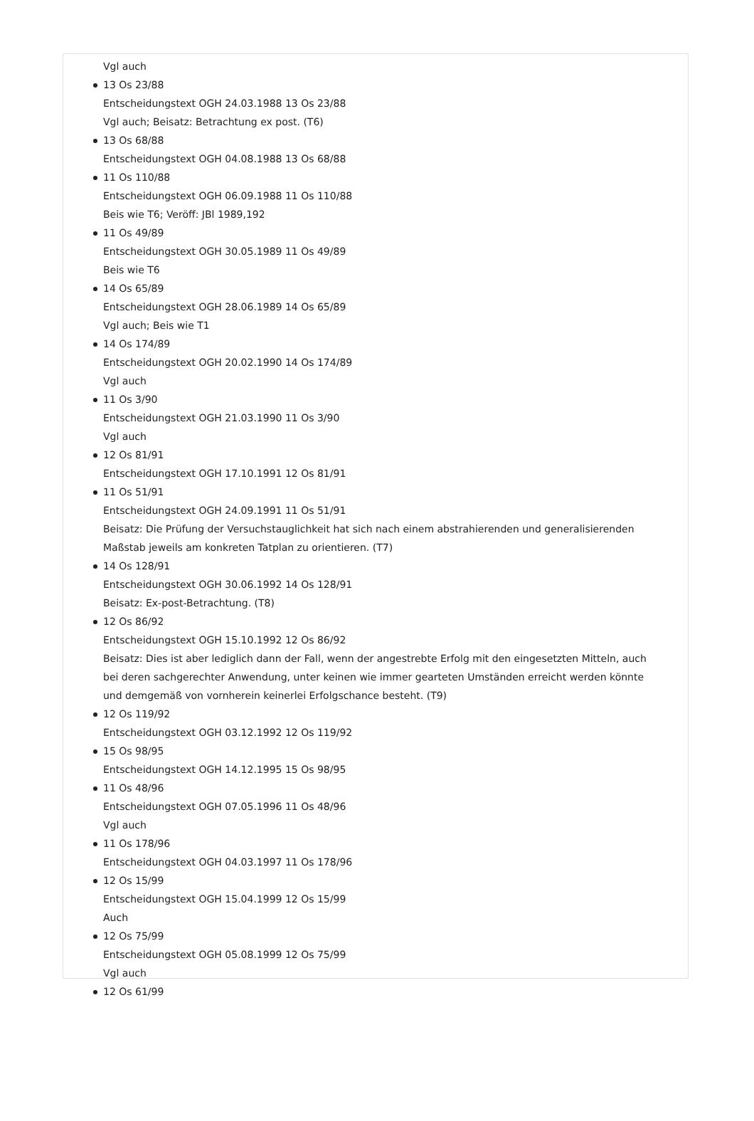Vgl auch
13 Os 23/88
Entscheidungstext OGH 24.03.1988 13 Os 23/88
Vgl auch; Beisatz: Betrachtung ex post. (T6)
13 Os 68/88
Entscheidungstext OGH 04.08.1988 13 Os 68/88
11 Os 110/88
Entscheidungstext OGH 06.09.1988 11 Os 110/88
Beis wie T6; Veröff: JBl 1989,192
11 Os 49/89
Entscheidungstext OGH 30.05.1989 11 Os 49/89
Beis wie T6
14 Os 65/89
Entscheidungstext OGH 28.06.1989 14 Os 65/89
Vgl auch; Beis wie T1
14 Os 174/89
Entscheidungstext OGH 20.02.1990 14 Os 174/89
Vgl auch
11 Os 3/90
Entscheidungstext OGH 21.03.1990 11 Os 3/90
Vgl auch
12 Os 81/91
Entscheidungstext OGH 17.10.1991 12 Os 81/91
11 Os 51/91
Entscheidungstext OGH 24.09.1991 11 Os 51/91
Beisatz: Die Prüfung der Versuchstauglichkeit hat sich nach einem abstrahierenden und generalisierenden Maßstab jeweils am konkreten Tatplan zu orientieren. (T7)
14 Os 128/91
Entscheidungstext OGH 30.06.1992 14 Os 128/91
Beisatz: Ex-post-Betrachtung. (T8)
12 Os 86/92
Entscheidungstext OGH 15.10.1992 12 Os 86/92
Beisatz: Dies ist aber lediglich dann der Fall, wenn der angestrebte Erfolg mit den eingesetzten Mitteln, auch bei deren sachgerechter Anwendung, unter keinen wie immer gearteten Umständen erreicht werden könnte und demgemäß von vornherein keinerlei Erfolgschance besteht. (T9)
12 Os 119/92
Entscheidungstext OGH 03.12.1992 12 Os 119/92
15 Os 98/95
Entscheidungstext OGH 14.12.1995 15 Os 98/95
11 Os 48/96
Entscheidungstext OGH 07.05.1996 11 Os 48/96
Vgl auch
11 Os 178/96
Entscheidungstext OGH 04.03.1997 11 Os 178/96
12 Os 15/99
Entscheidungstext OGH 15.04.1999 12 Os 15/99
Auch
12 Os 75/99
Entscheidungstext OGH 05.08.1999 12 Os 75/99
Vgl auch
12 Os 61/99